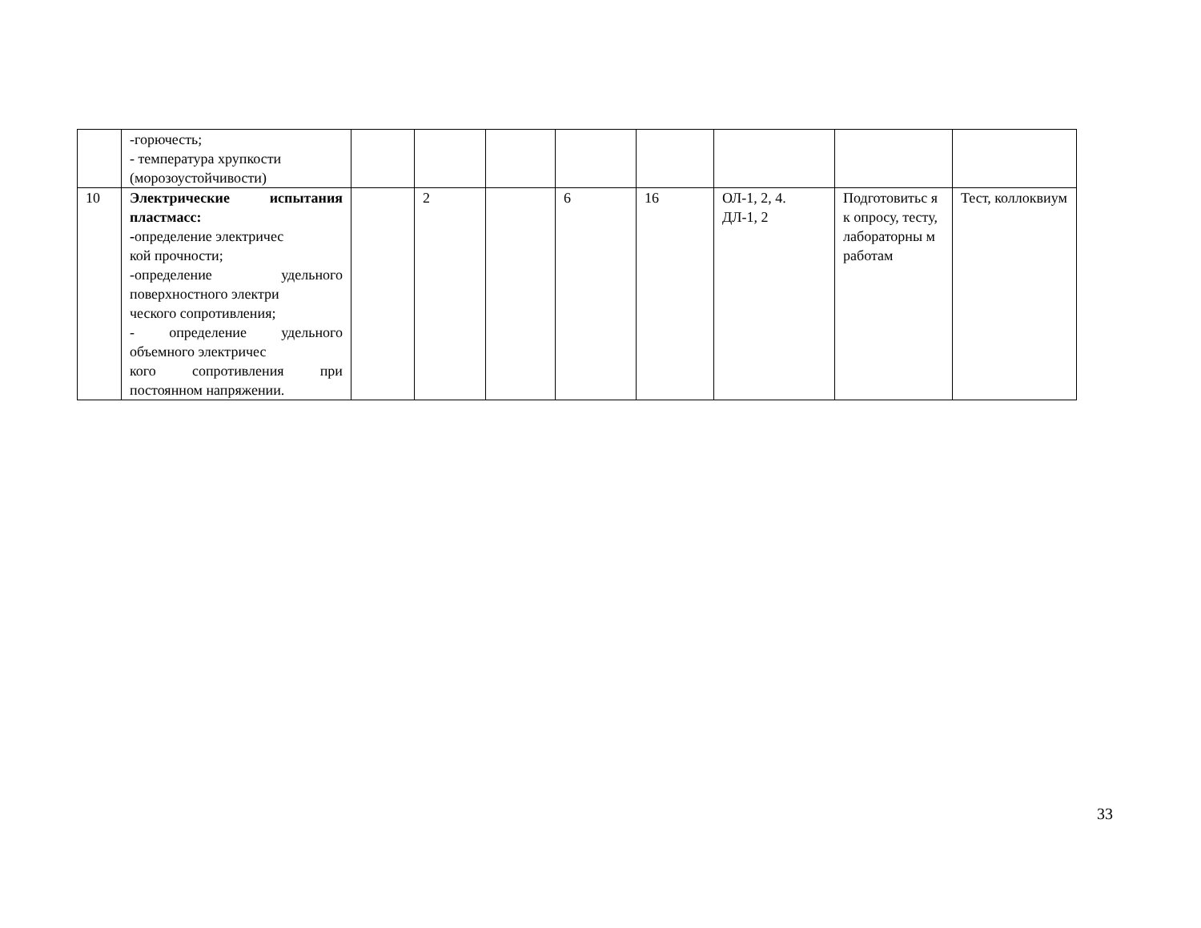| | -горючесть; - температура хрупкости (морозоустойчивости) | | | | | | | | |
| 10 | Электрические испытания пластмасс: - определение электричес кой прочности; -определение удельного поверхностного электри ческого сопротивления; - определение удельного объемного электричес кого сопротивления при постоянном напряжении. | | 2 | | 6 | 16 | ОЛ-1, 2, 4. ДЛ-1, 2 | Подготовитьс я к опросу, тесту, лабораторны м работам | Тест, коллоквиум |
33